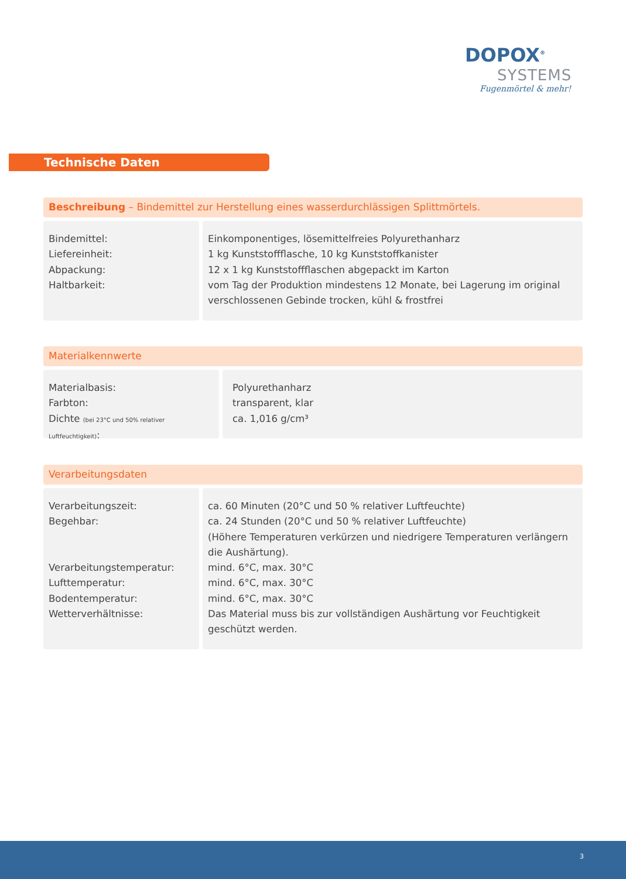DOPOX<sup>®</sup>
SYSTEMS
Fugenmörtel & mehr!
Technische Daten
Beschreibung – Bindemittel zur Herstellung eines wasserdurchlässigen Splittmörtels.
Bindemittel:
Liefereinheit:
Abpackung:
Haltbarkeit:
Einkomponentiges, lösemittelfreies Polyurethanharz
1 kg Kunststoffflasche, 10 kg Kunststoffkanister
12 x 1 kg Kunststoffflaschen abgepackt im Karton
vom Tag der Produktion mindestens 12 Monate, bei Lagerung im original verschlossenen Gebinde trocken, kühl & frostfrei
Materialkennwerte
Materialbasis:
Farbton:
Dichte (bei 23°C und 50% relativer Luftfeuchtigkeit):
Polyurethanharz
transparent, klar
ca. 1,016 g/cm³
Verarbeitungsdaten
Verarbeitungszeit:
Begehbar:
Verarbeitungstemperatur:
Lufttemperatur:
Bodentemperatur:
Wetterverhältnisse:
ca. 60 Minuten (20°C und 50 % relativer Luftfeuchte)
ca. 24 Stunden (20°C und 50 % relativer Luftfeuchte)
(Höhere Temperaturen verkürzen und niedrigere Temperaturen verlängern die Aushärtung).
mind. 6°C, max. 30°C
mind. 6°C, max. 30°C
mind. 6°C, max. 30°C
Das Material muss bis zur vollständigen Aushärtung vor Feuchtigkeit geschützt werden.
3